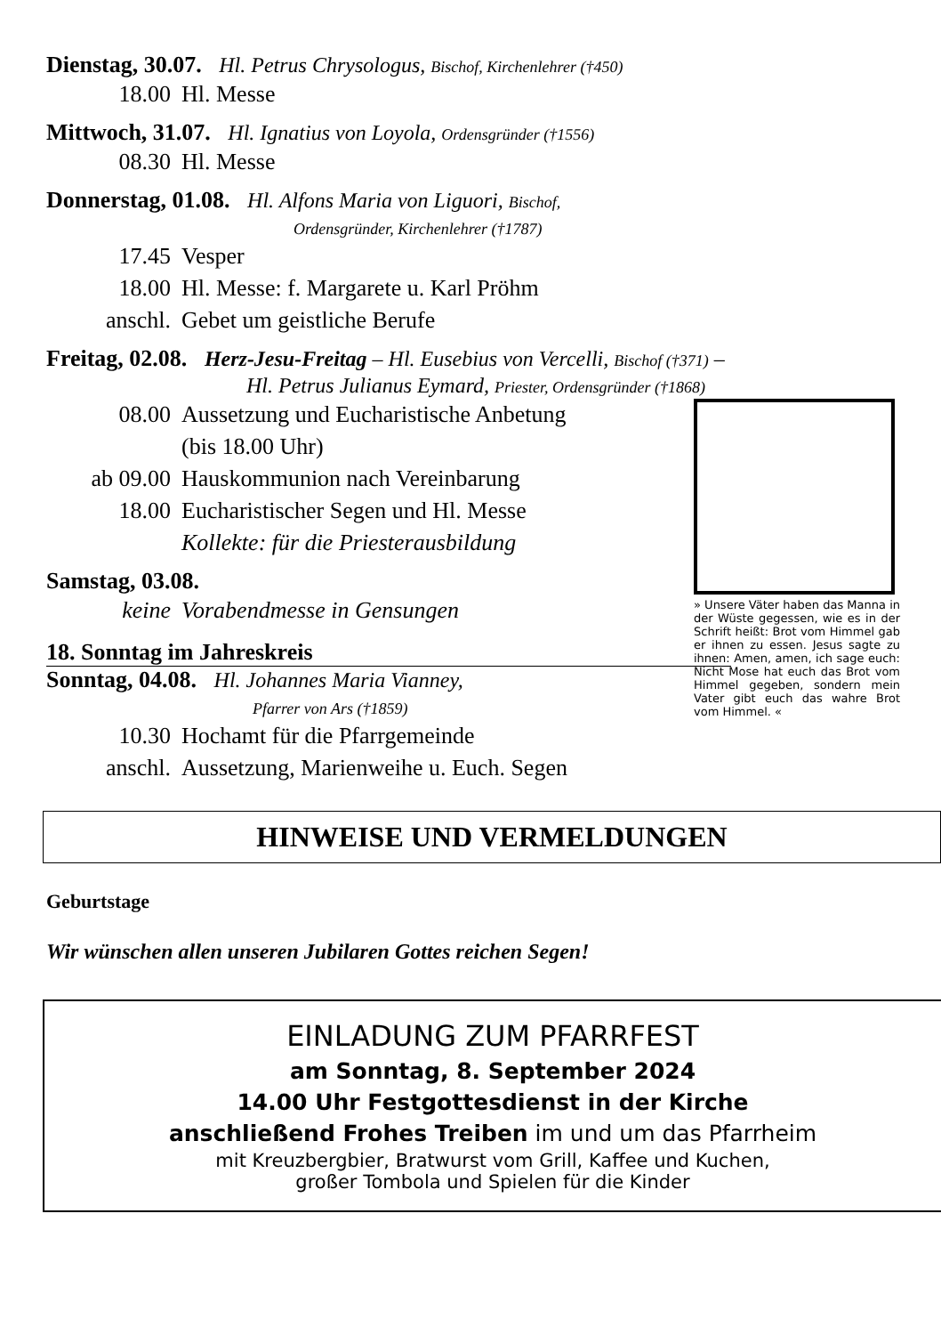Dienstag, 30.07. Hl. Petrus Chrysologus, Bischof, Kirchenlehrer (†450)
18.00 Hl. Messe
Mittwoch, 31.07. Hl. Ignatius von Loyola, Ordensgründer (†1556)
08.30 Hl. Messe
Donnerstag, 01.08. Hl. Alfons Maria von Liguori, Bischof,
Ordensgründer, Kirchenlehrer (†1787)
17.45 Vesper
18.00 Hl. Messe: f. Margarete u. Karl Pröhm
anschl. Gebet um geistliche Berufe
Freitag, 02.08. Herz-Jesu-Freitag – Hl. Eusebius von Vercelli, Bischof (†371) –
Hl. Petrus Julianus Eymard, Priester, Ordensgründer (†1868)
» Unsere Väter haben das Manna in der Wüste gegessen, wie es in der Schrift heißt: Brot vom Himmel gab er ihnen zu essen. Jesus sagte zu ihnen: Amen, amen, ich sage euch: Nicht Mose hat euch das Brot vom Himmel gegeben, sondern mein Vater gibt euch das wahre Brot vom Himmel. «
08.00 Aussetzung und Eucharistische Anbetung
(bis 18.00 Uhr)
ab 09.00 Hauskommunion nach Vereinbarung
18.00 Eucharistischer Segen und Hl. Messe
Kollekte: für die Priesterausbildung
Samstag, 03.08.
keine Vorabendmesse in Gensungen
18. Sonntag im Jahreskreis
Sonntag, 04.08. Hl. Johannes Maria Vianney,
Pfarrer von Ars (†1859)
10.30 Hochamt für die Pfarrgemeinde
anschl. Aussetzung, Marienweihe u. Euch. Segen
HINWEISE UND VERMELDUNGEN
Geburtstage
Wir wünschen allen unseren Jubilaren Gottes reichen Segen!
EINLADUNG ZUM PFARRFEST
am Sonntag, 8. September 2024
14.00 Uhr Festgottesdienst in der Kirche
anschließend Frohes Treiben im und um das Pfarrheim
mit Kreuzbergbier, Bratwurst vom Grill, Kaffee und Kuchen,
großer Tombola und Spielen für die Kinder